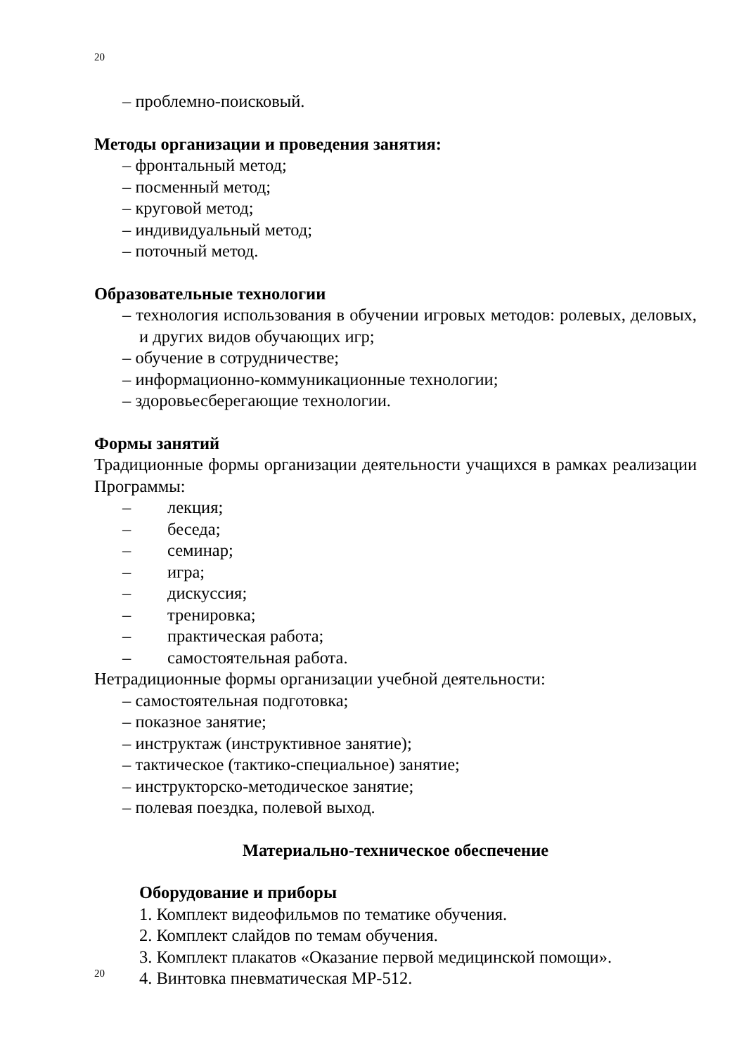20
– проблемно-поисковый.
Методы организации и проведения занятия:
– фронтальный метод;
– посменный метод;
– круговой метод;
– индивидуальный метод;
– поточный метод.
Образовательные технологии
– технология использования в обучении игровых методов: ролевых, деловых, и других видов обучающих игр;
– обучение в сотрудничестве;
– информационно-коммуникационные технологии;
– здоровьесберегающие технологии.
Формы занятий
Традиционные формы организации деятельности учащихся в рамках реализации Программы:
– лекция;
– беседа;
– семинар;
– игра;
– дискуссия;
– тренировка;
– практическая работа;
– самостоятельная работа.
Нетрадиционные формы организации учебной деятельности:
– самостоятельная подготовка;
– показное занятие;
– инструктаж (инструктивное занятие);
– тактическое (тактико-специальное) занятие;
– инструкторско-методическое занятие;
– полевая поездка, полевой выход.
Материально-техническое обеспечение
Оборудование и приборы
1. Комплект видеофильмов по тематике обучения.
2. Комплект слайдов по темам обучения.
3. Комплект плакатов «Оказание первой медицинской помощи».
4. Винтовка пневматическая МР-512.
20